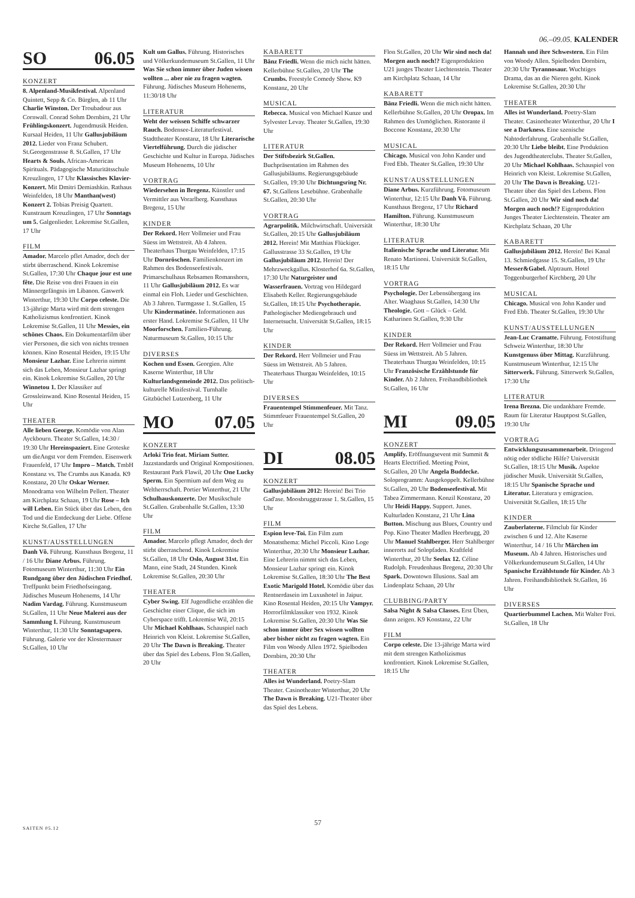06.–09.05. KALENDER
SO 06.05
KONZERT
8. Alpenland-Musikfestival. Alpenland Quintett, Sepp & Co. Bürglen, ab 11 Uhr Charlie Winston. Der Troubadour aus Cornwall. Conrad Sohm Dornbirn, 21 Uhr Frühlingskonzert. Jugendmusik Heiden. Kursaal Heiden, 11 Uhr Gallusjubiläum 2012. Lieder von Franz Schubert. St.Georgenstrasse 8. St.Gallen, 17 Uhr Hearts & Souls. African-American Spirituals. Pädagogische Maturitätsschule Kreuzlingen, 17 Uhr Klassisches Klavier-Konzert. Mit Dmitri Demiashkin. Rathaus Weinfelden, 18 Uhr Manthan(west) Konzert 2. Tobias Preisig Quartett. Kunstraum Kreuzlingen, 17 Uhr Sonntags um 5. Galgenlieder. Lokremise St.Gallen, 17 Uhr
FILM
Amador. Marcelo pflet Amador, doch der stirbt überraschend. Kinok Lokremise St.Gallen, 17:30 Uhr Chaque jour est une fête. Die Reise von drei Frauen in ein Männergefängnis im Libanon. Gaswerk Winterthur, 19:30 Uhr Corpo celeste. Die 13-jährige Marta wird mit dem strengen Katholizismus konfrontiert. Kinok Lokremise St.Gallen, 11 Uhr Messies, ein schönes Chaos. Ein Dokumentarfilm über vier Personen, die sich von nichts trennen können. Kino Rosental Heiden, 19:15 Uhr Monsieur Lazhar. Eine Lehrerin nimmt sich das Leben, Monsieur Lazhar springt ein. Kinok Lokremise St.Gallen, 20 Uhr Winnetou 1. Der Klassiker auf Grossleinwand. Kino Rosental Heiden, 15 Uhr
THEATER
Alle lieben George. Komödie von Alan Ayckbourn. Theater St.Gallen, 14:30 / 19:30 Uhr Hereinspaziert. Eine Groteske um dieAngst vor dem Fremden. Eisenwerk Frauenfeld, 17 Uhr Impro – Match. TmbH Konstanz vs. The Crumbs aus Kanada. K9 Konstanz, 20 Uhr Oskar Werner. Monodrama von Wilhelm Pellert. Theater am Kirchplatz Schaan, 19 Uhr Rose – Ich will Leben. Ein Stück über das Leben, den Tod und die Entdeckung der Liebe. Offene Kirche St.Gallen, 17 Uhr
KUNST/AUSSTELLUNGEN
Danh Võ. Führung. Kunsthaus Bregenz, 11 / 16 Uhr Diane Arbus. Führung. Fotomuseum Winterthur, 11:30 Uhr Ein Rundgang über den Jüdischen Friedhof. Treffpunkt beim Friedhofseingang. Jüdisches Museum Hohenems, 14 Uhr Nadim Vardag. Führung. Kunstmuseum St.Gallen, 11 Uhr Neue Malerei aus der Sammlung I. Führung. Kunstmuseum Winterthur, 11:30 Uhr Sonntagsapero. Führung. Galerie vor der Klostermauer St.Gallen, 10 Uhr
Kult um Gallus. Führung. Historisches und Völkerkundemuseum St.Gallen, 11 Uhr Was Sie schon immer über Juden wissen wollten ... aber nie zu fragen wagten. Führung. Jüdisches Museum Hohenems, 11:30/18 Uhr
LITERATUR
Weht der weissen Schiffe schwarzer Rauch. Bodensee-Literaturfestival. Stadttheater Konstanz, 18 Uhr Literarische Viertelführung. Durch die jüdischer Geschichte und Kultur in Europa. Jüdisches Museum Hohenems, 10 Uhr
VORTRAG
Wiedersehen in Bregenz. Künstler und Vermittler aus Vorarlberg. Kunsthaus Bregenz, 15 Uhr
KINDER
Der Rekord. Herr Vollmeier und Frau Süess im Wettstreit. Ab 4 Jahren. Theaterhaus Thurgau Weinfelden, 17:15 Uhr Dornröschen. Familienkonzert im Rahmen des Bodenseefestivals. Primarschulhaus Rebsamen Romanshorn, 11 Uhr Gallusjubiläum 2012. Es war einmal ein Floh. Lieder und Geschichten. Ab 3 Jahren. Turmgasse 1. St.Gallen, 15 Uhr Kindermatinée. Informationen aus erster Hand. Lokremise St.Gallen, 11 Uhr Moorforschen. Familien-Führung. Naturmuseum St.Gallen, 10:15 Uhr
DIVERSES
Kochen und Essen. Georgien. Alte Kaserne Winterthur, 18 Uhr Kulturlandsgemeinde 2012. Das politisch-kulturelle Minifestival. Turnhalle Gitzbüchel Lutzenberg, 11 Uhr
MO 07.05
KONZERT
Arloki Trio feat. Miriam Sutter. Jazzstandards und Original Kompositionen. Restaurant Park Flawil, 20 Uhr One Lucky Sperm. Ein Spermium auf dem Weg zu Weltherrschaft. Portier Winterthur, 21 Uhr Schulhauskonzerte. Der Musikschule St.Gallen. Grabenhalle St.Gallen, 13:30 Uhr
FILM
Amador. Marcelo pflegt Amador, doch der stirbt überraschend. Kinok Lokremise St.Gallen, 18 Uhr Oslo, August 31st. Ein Mann, eine Stadt, 24 Stunden. Kinok Lokremise St.Gallen, 20:30 Uhr
THEATER
Cyber Swing. Elf Jugendliche erzählen die Geschichte einer Clique, die sich im Cyberspace trifft. Lokremise Wil, 20:15 Uhr Michael Kohlhaas. Schauspiel nach Heinrich von Kleist. Lokremise St.Gallen, 20 Uhr The Dawn is Breaking. Theater über das Spiel des Lebens. Flon St.Gallen, 20 Uhr
KABARETT
Bänz Friedli. Wenn die mich nicht hätten. Kellerbühne St.Gallen, 20 Uhr The Crumbs. Freestyle Comedy Show. K9 Konstanz, 20 Uhr
MUSICAL
Rebecca. Musical von Michael Kunze und Sylvester Levay. Theater St.Gallen, 19:30 Uhr
LITERATUR
Der Stiftsbezirk St.Gallen. Buchpräsentation im Rahmen des Gallusjubiläums. Regierungsgebäude St.Gallen, 19:30 Uhr Dichtungsring Nr. 67. St.Gallens Lesebühne. Grabenhalle St.Gallen, 20:30 Uhr
VORTRAG
Agrarpolitik. Milchwirtschaft. Universität St.Gallen, 20:15 Uhr Gallusjubiläum 2012. Herein! Mit Matthias Flückiger. Gallusstrasse 33 St.Gallen, 19 Uhr Gallusjubiläum 2012. Herein! Der Mehrzweckgallus. Klosterhof 6a. St.Gallen, 17:30 Uhr Naturgeister und Wasserfrauen. Vortrag von Hildegard Elisabeth Keller. Regierungsgebäude St.Gallen, 18:15 Uhr Psychotherapie. Pathologischer Mediengebrauch und Internetsucht. Universität St.Gallen, 18:15 Uhr
KINDER
Der Rekord. Herr Vollmeier und Frau Süess im Wettstreit. Ab 5 Jahren. Theaterhaus Thurgau Weinfelden, 10:15 Uhr
DIVERSES
Frauentempel Stimmenfeuer. Mit Tanz. Stimmfeuer Frauentempel St.Gallen, 20 Uhr
DI 08.05
KONZERT
Gallusjubiläum 2012: Herein! Bei Trio Gad'ase. Moosbruggstrasse 1. St.Gallen, 15 Uhr
FILM
Espion leve-Toi. Ein Film zum Monatsthema: Michel Piccoli. Kino Loge Winterthur, 20:30 Uhr Monsieur Lazhar. Eine Lehrerin nimmt sich das Leben, Monsieur Lazhar springt ein. Kinok Lokremise St.Gallen, 18:30 Uhr The Best Exotic Marigold Hotel. Komödie über das Rentnerdasein im Luxushotel in Jaipur. Kino Rosental Heiden, 20:15 Uhr Vampyr. Horrorfilmklassiker von 1932. Kinok Lokremise St.Gallen, 20:30 Uhr Was Sie schon immer über Sex wissen wollten aber bisher nicht zu fragen wagten. Ein Film von Woody Allen 1972. Spielboden Dornbirn, 20:30 Uhr
THEATER
Alles ist Wunderland. Poetry-Slam Theater. Casinotheater Winterthur, 20 Uhr The Dawn is Breaking. U21-Theater über das Spiel des Lebens.
Flon St.Gallen, 20 Uhr Wir sind noch da! Morgen auch noch!? Eigenproduktion U21 junges Theater Liechtenstein. Theater am Kirchplatz Schaan, 14 Uhr
KABARETT
Bänz Friedli. Wenn die mich nicht hätten. Kellerbühne St.Gallen, 20 Uhr Oropax. Im Rahmen des Unmöglichen. Ristorante il Boccone Konstanz, 20:30 Uhr
MUSICAL
Chicago. Musical von John Kander und Fred Ebb. Theater St.Gallen, 19:30 Uhr
KUNST/AUSSTELLUNGEN
Diane Arbus. Kurzführung. Fotomuseum Winterthur, 12:15 Uhr Danh Võ. Führung. Kunsthaus Bregenz, 17 Uhr Richard Hamilton. Führung. Kunstmuseum Winterthur, 18:30 Uhr
LITERATUR
Italienische Sprache und Literatur. Mit Renato Martinoni. Universität St.Gallen, 18:15 Uhr
VORTRAG
Psychologie. Der Lebensübergang ins Alter. Waaghaus St.Gallen, 14:30 Uhr Theologie. Gott – Glück – Geld. Katharinen St.Gallen, 9:30 Uhr
KINDER
Der Rekord. Herr Vollmeier und Frau Süess im Wettstreit. Ab 5 Jahren. Theaterhaus Thurgau Weinfelden, 10:15 Uhr Französische Erzählstunde für Kinder. Ab 2 Jahren. Freihandbibliothek St.Gallen, 16 Uhr
MI 09.05
KONZERT
Amplify. Eröffnungsevent mit Summit & Hearts Electrified. Meeting Point, St.Gallen, 20 Uhr Angela Buddecke. Soloprogramm: Ausgekoppelt. Kellerbühne St.Gallen, 20 Uhr Bodenseefestival. Mit Tabea Zimmermann. Konzil Konstanz, 20 Uhr Heidi Happy. Support. Junes. Kulturladen Konstanz, 21 Uhr Lina Button. Mischung aus Blues, Country und Pop. Kino Theater Madlen Heerbrugg, 20 Uhr Manuel Stahlberger. Herr Stahlberger innerorts auf Solopfaden. Kraftfeld Winterthur, 20 Uhr Seelax 12. Céline Rudolph. Freudenhaus Bregenz, 20:30 Uhr Spark. Downtown Illusions. Saal am Lindenplatz Schaan, 20 Uhr
CLUBBING/PARTY
Salsa Night & Salsa Classes. Erst Üben, dann zeigen. K9 Konstanz, 22 Uhr
FILM
Corpo celeste. Die 13-jährige Marta wird mit dem strengen Katholizismus konfrontiert. Kinok Lokremise St.Gallen, 18:15 Uhr
Hannah und ihre Schwestern. Ein Film von Woody Allen. Spielboden Dornbirn, 20:30 Uhr Tyrannosaur. Wuchtiges Drama, das an die Nieren geht. Kinok Lokremise St.Gallen, 20:30 Uhr
THEATER
Alles ist Wunderland. Poetry-Slam Theater. Casinotheater Winterthur, 20 Uhr I see a Darkness. Eine szenische Nahtoderfahrung. Grabenhalle St.Gallen, 20:30 Uhr Liebe bleibt. Eine Produktion des Jugendtheaterclubs. Theater St.Gallen, 20 Uhr Michael Kohlhaas. Schauspiel von Heinrich von Kleist. Lokremise St.Gallen, 20 Uhr The Dawn is Breaking. U21-Theater über das Spiel des Lebens. Flon St.Gallen, 20 Uhr Wir sind noch da! Morgen auch noch!? Eigenproduktion Junges Theater Liechtenstein. Theater am Kirchplatz Schaan, 20 Uhr
KABARETT
Gallusjubiläum 2012. Herein! Bei Kanal 13. Schmiedgasse 15. St.Gallen, 19 Uhr Messer&Gabel. Alptraum. Hotel Toggenburgerhof Kirchberg, 20 Uhr
MUSICAL
Chicago. Musical von John Kander und Fred Ebb. Theater St.Gallen, 19:30 Uhr
KUNST/AUSSTELLUNGEN
Jean-Luc Cramatte. Führung. Fotostiftung Schweiz Winterthur, 18:30 Uhr Kunstgenuss über Mittag. Kurzführung. Kunstmuseum Winterthur, 12:15 Uhr Sitterwerk. Führung. Sitterwerk St.Gallen, 17:30 Uhr
LITERATUR
Irena Brezna. Die undankbare Fremde. Raum für Literatur Hauptpost St.Gallen, 19:30 Uhr
VORTRAG
Entwicklungszusammenarbeit. Dringend nötig oder tödliche Hilfe? Universität St.Gallen, 18:15 Uhr Musik. Aspekte jüdischer Musik. Universität St.Gallen, 18:15 Uhr Spanische Sprache und Literatur. Literatura y emigracion. Universität St.Gallen, 18:15 Uhr
KINDER
Zauberlaterne. Filmclub für Kinder zwischen 6 und 12. Alte Kaserne Winterthur, 14 / 16 Uhr Märchen im Museum. Ab 4 Jahren. Historisches und Völkerkundemuseum St.Gallen, 14 Uhr Spanische Erzählstunde für Kinder. Ab 3 Jahren. Freihandbibliothek St.Gallen, 16 Uhr
DIVERSES
Quartierbummel Lachen. Mit Walter Frei. St.Gallen, 18 Uhr
57
SAITEN 05.12